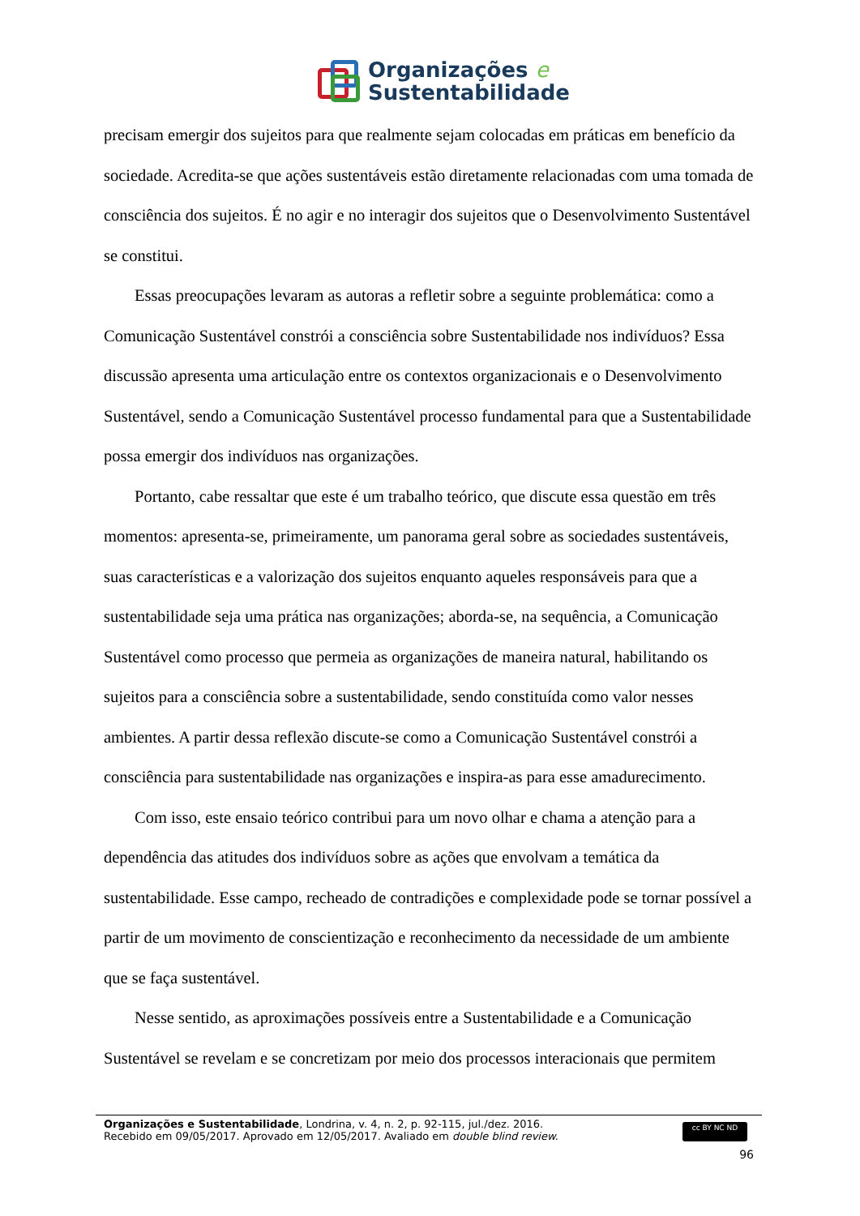Organizações e
Sustentabilidade
precisam emergir dos sujeitos para que realmente sejam colocadas em práticas em benefício da sociedade. Acredita-se que ações sustentáveis estão diretamente relacionadas com uma tomada de consciência dos sujeitos. É no agir e no interagir dos sujeitos que o Desenvolvimento Sustentável se constitui.
Essas preocupações levaram as autoras a refletir sobre a seguinte problemática: como a Comunicação Sustentável constrói a consciência sobre Sustentabilidade nos indivíduos? Essa discussão apresenta uma articulação entre os contextos organizacionais e o Desenvolvimento Sustentável, sendo a Comunicação Sustentável processo fundamental para que a Sustentabilidade possa emergir dos indivíduos nas organizações.
Portanto, cabe ressaltar que este é um trabalho teórico, que discute essa questão em três momentos: apresenta-se, primeiramente, um panorama geral sobre as sociedades sustentáveis, suas características e a valorização dos sujeitos enquanto aqueles responsáveis para que a sustentabilidade seja uma prática nas organizações; aborda-se, na sequência, a Comunicação Sustentável como processo que permeia as organizações de maneira natural, habilitando os sujeitos para a consciência sobre a sustentabilidade, sendo constituída como valor nesses ambientes. A partir dessa reflexão discute-se como a Comunicação Sustentável constrói a consciência para sustentabilidade nas organizações e inspira-as para esse amadurecimento.
Com isso, este ensaio teórico contribui para um novo olhar e chama a atenção para a dependência das atitudes dos indivíduos sobre as ações que envolvam a temática da sustentabilidade. Esse campo, recheado de contradições e complexidade pode se tornar possível a partir de um movimento de conscientização e reconhecimento da necessidade de um ambiente que se faça sustentável.
Nesse sentido, as aproximações possíveis entre a Sustentabilidade e a Comunicação Sustentável se revelam e se concretizam por meio dos processos interacionais que permitem
Organizações e Sustentabilidade, Londrina, v. 4, n. 2, p. 92-115, jul./dez. 2016.
Recebido em 09/05/2017. Aprovado em 12/05/2017. Avaliado em double blind review.
cc BY NC ND
96